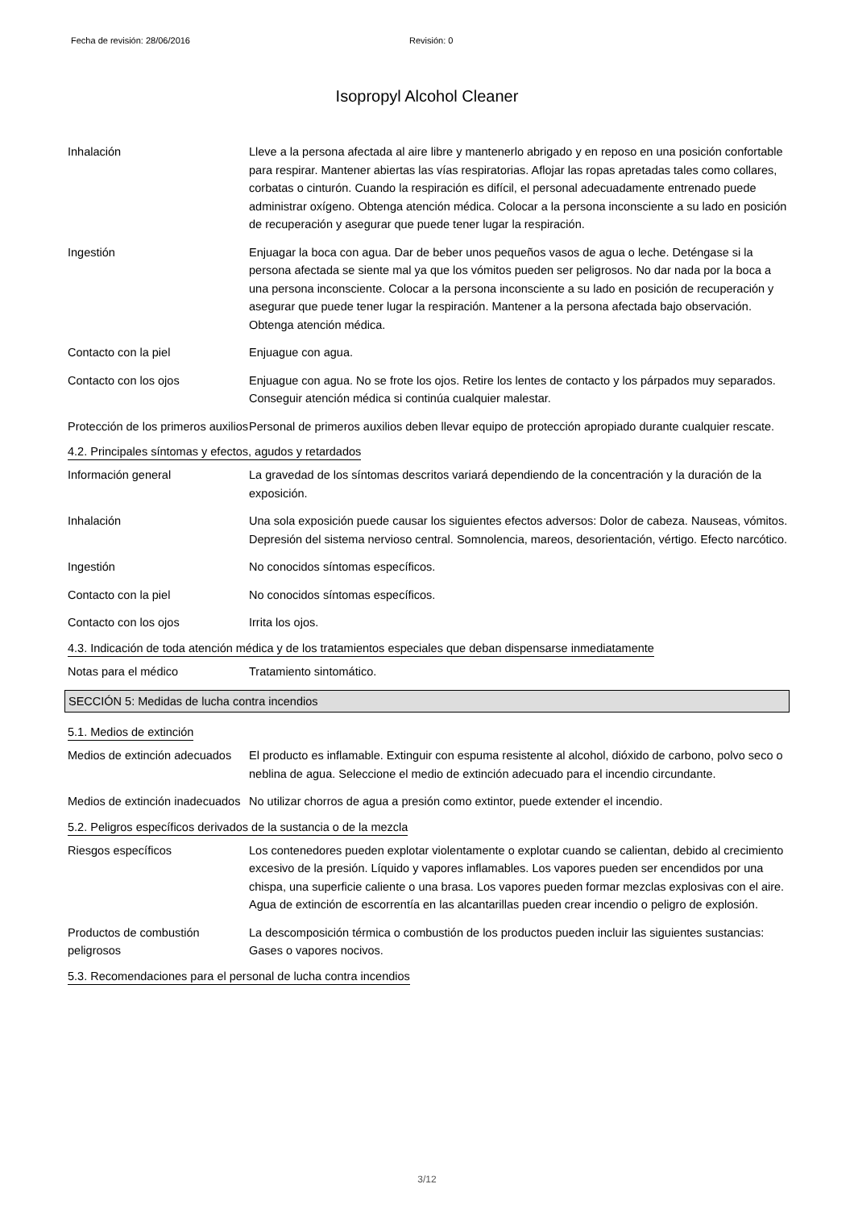Fecha de revisión: 28/06/2016 Revisión: 0
Isopropyl Alcohol Cleaner
Inhalación Lleve a la persona afectada al aire libre y mantenerlo abrigado y en reposo en una posición confortable para respirar. Mantener abiertas las vías respiratorias. Aflojar las ropas apretadas tales como collares, corbatas o cinturón. Cuando la respiración es difícil, el personal adecuadamente entrenado puede administrar oxígeno. Obtenga atención médica. Colocar a la persona inconsciente a su lado en posición de recuperación y asegurar que puede tener lugar la respiración.
Ingestión Enjuagar la boca con agua. Dar de beber unos pequeños vasos de agua o leche. Deténgase si la persona afectada se siente mal ya que los vómitos pueden ser peligrosos. No dar nada por la boca a una persona inconsciente. Colocar a la persona inconsciente a su lado en posición de recuperación y asegurar que puede tener lugar la respiración. Mantener a la persona afectada bajo observación. Obtenga atención médica.
Contacto con la piel Enjuague con agua.
Contacto con los ojos Enjuague con agua. No se frote los ojos. Retire los lentes de contacto y los párpados muy separados. Conseguir atención médica si continúa cualquier malestar.
Protección de los primeros auxilios
Personal de primeros auxilios deben llevar equipo de protección apropiado durante cualquier rescate.
4.2. Principales síntomas y efectos, agudos y retardados
Información general La gravedad de los síntomas descritos variará dependiendo de la concentración y la duración de la exposición.
Inhalación Una sola exposición puede causar los siguientes efectos adversos: Dolor de cabeza. Nauseas, vómitos. Depresión del sistema nervioso central. Somnolencia, mareos, desorientación, vértigo. Efecto narcótico.
Ingestión No conocidos síntomas específicos.
Contacto con la piel No conocidos síntomas específicos.
Contacto con los ojos Irrita los ojos.
4.3. Indicación de toda atención médica y de los tratamientos especiales que deban dispensarse inmediatamente
Notas para el médico Tratamiento sintomático.
SECCIÓN 5: Medidas de lucha contra incendios
5.1. Medios de extinción
Medios de extinción adecuados
El producto es inflamable. Extinguir con espuma resistente al alcohol, dióxido de carbono, polvo seco o neblina de agua. Seleccione el medio de extinción adecuado para el incendio circundante.
Medios de extinción inadecuados
No utilizar chorros de agua a presión como extintor, puede extender el incendio.
5.2. Peligros específicos derivados de la sustancia o de la mezcla
Riesgos específicos Los contenedores pueden explotar violentamente o explotar cuando se calientan, debido al crecimiento excesivo de la presión. Líquido y vapores inflamables. Los vapores pueden ser encendidos por una chispa, una superficie caliente o una brasa. Los vapores pueden formar mezclas explosivas con el aire. Agua de extinción de escorrentía en las alcantarillas pueden crear incendio o peligro de explosión.
Productos de combustión peligrosos
La descomposición térmica o combustión de los productos pueden incluir las siguientes sustancias: Gases o vapores nocivos.
5.3. Recomendaciones para el personal de lucha contra incendios
3/12